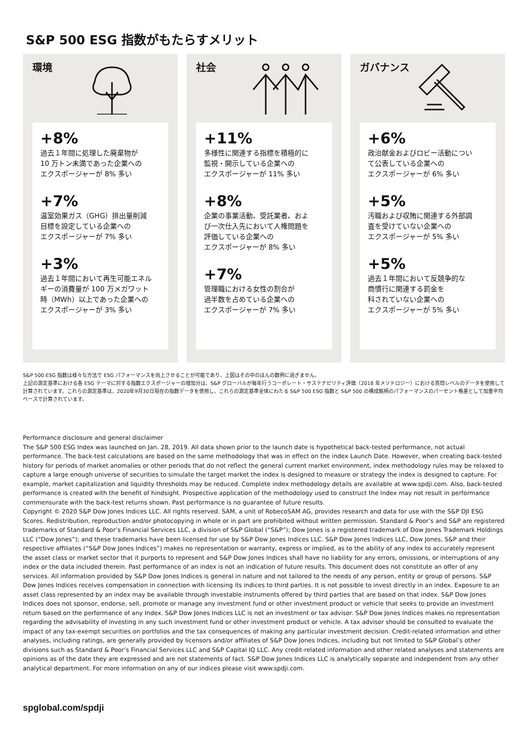S&P 500 ESG 指数がもたらすメリット
環境
+8%
過去１年間に処理した廃棄物が
10 万トン未満であった企業への
エクスポージャーが 8% 多い
+7%
温室効果ガス（GHG）排出量削減
目標を設定している企業への
エクスポージャーが 7% 多い
+3%
過去１年間において再生可能エネル
ギーの消費量が 100 万メガワット
時（MWh）以上であった企業への
エクスポージャーが 3% 多い
社会
+11%
多様性に関連する指標を積極的に
監視・開示している企業への
エクスポージャーが 11% 多い
+8%
企業の事業活動、受託業者、およ
び一次仕入先において人権問題を
評価している企業への
エクスポージャーが 8% 多い
+7%
管理職における女性の割合が
過半数を占めている企業への
エクスポージャーが 7% 多い
ガバナンス
+6%
政治献金およびロビー活動につい
て公表している企業への
エクスポージャーが 6% 多い
+5%
汚職および収賄に関連する外部調
査を受けていない企業への
エクスポージャーが 5% 多い
+5%
過去１年間において反競争的な
商慣行に関連する罰金を
科されていない企業への
エクスポージャーが 5% 多い
S&P 500 ESG 指数は様々な方法で ESG パフォーマンスを向上させることが可能であり、上図はその中のほんの数例に過ぎません。
上記の測定基準における各 ESG テーマに対する指数エクスポージャーの増加分は、S&P グローバルが毎年行うコーポレート・サステナビリティ評価（2018 年メソドロジー）における質問レベルのデータを使用して計算されています。これらの測定基準は、2020年9月30日現在の指数データを使用し、これらの測定基準全体にわたる S&P 500 ESG 指数と S&P 500 の構成銘柄のパフォーマンスのパーセント格差として加重平均ベースで計算されています。
Performance disclosure and general disclaimer
The S&P 500 ESG Index was launched on Jan. 28, 2019. All data shown prior to the launch date is hypothetical back-tested performance, not actual performance. The back-test calculations are based on the same methodology that was in effect on the index Launch Date. However, when creating back-tested history for periods of market anomalies or other periods that do not reflect the general current market environment, index methodology rules may be relaxed to capture a large enough universe of securities to simulate the target market the index is designed to measure or strategy the index is designed to capture. For example, market capitalization and liquidity thresholds may be reduced. Complete index methodology details are available at www.spdji.com. Also, back-tested performance is created with the benefit of hindsight. Prospective application of the methodology used to construct the Index may not result in performance commensurate with the back-test returns shown. Past performance is no guarantee of future results.
Copyright © 2020 S&P Dow Jones Indices LLC. All rights reserved. SAM, a unit of RobecoSAM AG, provides research and data for use with the S&P DJI ESG Scores. Redistribution, reproduction and/or photocopying in whole or in part are prohibited without written permission. Standard & Poor’s and S&P are registered trademarks of Standard & Poor’s Financial Services LLC, a division of S&P Global (“S&P”); Dow Jones is a registered trademark of Dow Jones Trademark Holdings LLC (“Dow Jones”); and these trademarks have been licensed for use by S&P Dow Jones Indices LLC. S&P Dow Jones Indices LLC, Dow Jones, S&P and their respective affiliates (“S&P Dow Jones Indices”) makes no representation or warranty, express or implied, as to the ability of any index to accurately represent the asset class or market sector that it purports to represent and S&P Dow Jones Indices shall have no liability for any errors, omissions, or interruptions of any index or the data included therein. Past performance of an index is not an indication of future results. This document does not constitute an offer of any services. All information provided by S&P Dow Jones Indices is general in nature and not tailored to the needs of any person, entity or group of persons. S&P Dow Jones Indices receives compensation in connection with licensing its indices to third parties. It is not possible to invest directly in an index. Exposure to an asset class represented by an index may be available through investable instruments offered by third parties that are based on that index. S&P Dow Jones Indices does not sponsor, endorse, sell, promote or manage any investment fund or other investment product or vehicle that seeks to provide an investment return based on the performance of any Index. S&P Dow Jones Indices LLC is not an investment or tax advisor. S&P Dow Jones Indices makes no representation regarding the advisability of investing in any such investment fund or other investment product or vehicle. A tax advisor should be consulted to evaluate the impact of any tax-exempt securities on portfolios and the tax consequences of making any particular investment decision. Credit-related information and other analyses, including ratings, are generally provided by licensors and/or affiliates of S&P Dow Jones Indices, including but not limited to S&P Global’s other divisions such as Standard & Poor’s Financial Services LLC and S&P Capital IQ LLC. Any credit-related information and other related analyses and statements are opinions as of the date they are expressed and are not statements of fact. S&P Dow Jones Indices LLC is analytically separate and independent from any other analytical department. For more information on any of our indices please visit www.spdji.com.
spglobal.com/spdji